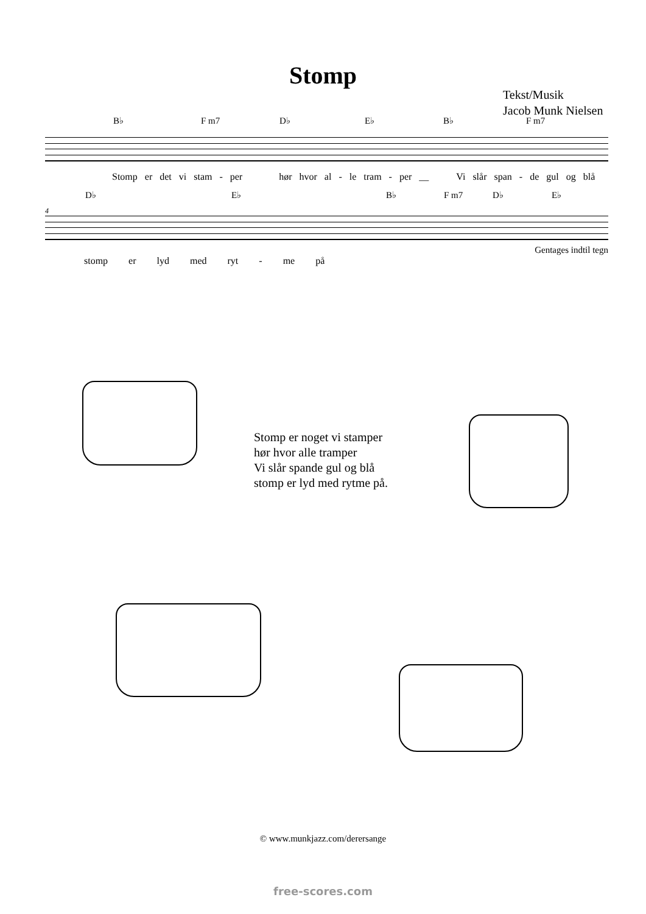Stomp
Tekst/Musik
Jacob Munk Nielsen
B♭ F m7 D♭ E♭ B♭ F m7
Stomp er det vi stam - per hør hvor al - le tram - per __ Vi slår span - de gul og blå
D♭ E♭ B♭ F m7 D♭ E♭
4
Gentages indtil tegn
stomp er lyd med ryt - me på
Stomp er noget vi stamper
hør hvor alle tramper
Vi slår spande gul og blå
stomp er lyd med rytme på.
© www.munkjazz.com/derersange
free-scores.com